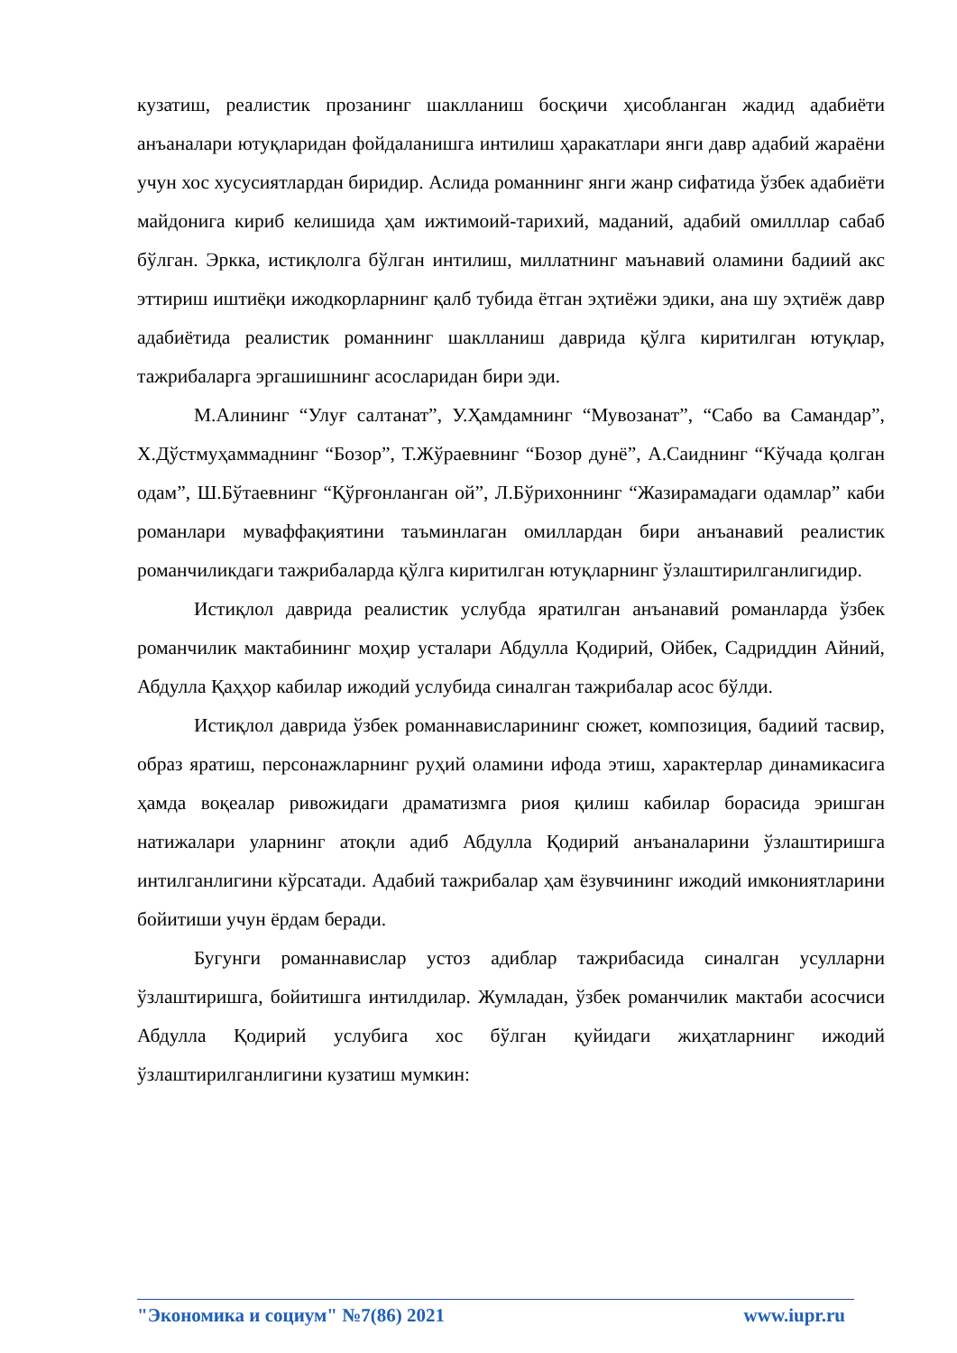кузатиш, реалистик прозанинг шаклланиш босқичи ҳисобланган жадид адабиёти анъаналари ютуқларидан фойдаланишга интилиш ҳаракатлари янги давр адабий жараёни учун хос хусусиятлардан биридир. Аслида романнинг янги жанр сифатида ўзбек адабиёти майдонига кириб келишида ҳам ижтимоий-тарихий, маданий, адабий омилллар сабаб бўлган. Эркка, истиқлолга бўлган интилиш, миллатнинг маънавий оламини бадиий акс эттириш иштиёқи ижодкорларнинг қалб тубида ётган эҳтиёжи эдики, ана шу эҳтиёж давр адабиётида реалистик романнинг шаклланиш даврида қўлга киритилган ютуқлар, тажрибаларга эргашишнинг асосларидан бири эди.
М.Алининг “Улуғ салтанат”, У.Ҳамдамнинг “Мувозанат”, “Сабо ва Самандар”, Х.Дўстмуҳаммаднинг “Бозор”, Т.Жўраевнинг “Бозор дунё”, А.Саиднинг “Кўчада қолган одам”, Ш.Бўтаевнинг “Қўрғонланган ой”, Л.Бўрихоннинг “Жазирамадаги одамлар” каби романлари муваффақиятини таъминлаган омиллардан бири анъанавий реалистик романчиликдаги тажрибаларда қўлга киритилган ютуқларнинг ўзлаштирилганлигидир.
Истиқлол даврида реалистик услубда яратилган анъанавий романларда ўзбек романчилик мактабининг моҳир усталари Абдулла Қодирий, Ойбек, Садриддин Айний, Абдулла Қаҳҳор кабилар ижодий услубида синалган тажрибалар асос бўлди.
Истиқлол даврида ўзбек романнависларининг сюжет, композиция, бадиий тасвир, образ яратиш, персонажларнинг руҳий оламини ифода этиш, характерлар динамикасига ҳамда воқеалар ривожидаги драматизмга риоя қилиш кабилар борасида эришган натижалари уларнинг атоқли адиб Абдулла Қодирий анъаналарини ўзлаштиришга интилганлигини кўрсатади. Адабий тажрибалар ҳам ёзувчининг ижодий имкониятларини бойитиши учун ёрдам беради.
Бугунги романнавислар устоз адиблар тажрибасида синалган усулларни ўзлаштиришга, бойитишга интилдилар. Жумладан, ўзбек романчилик мактаби асосчиси Абдулла Қодирий услубига хос бўлган қуйидаги жиҳатларнинг ижодий ўзлаштирилганлигини кузатиш мумкин:
"Экономика и социум" №7(86) 2021 www.iupr.ru